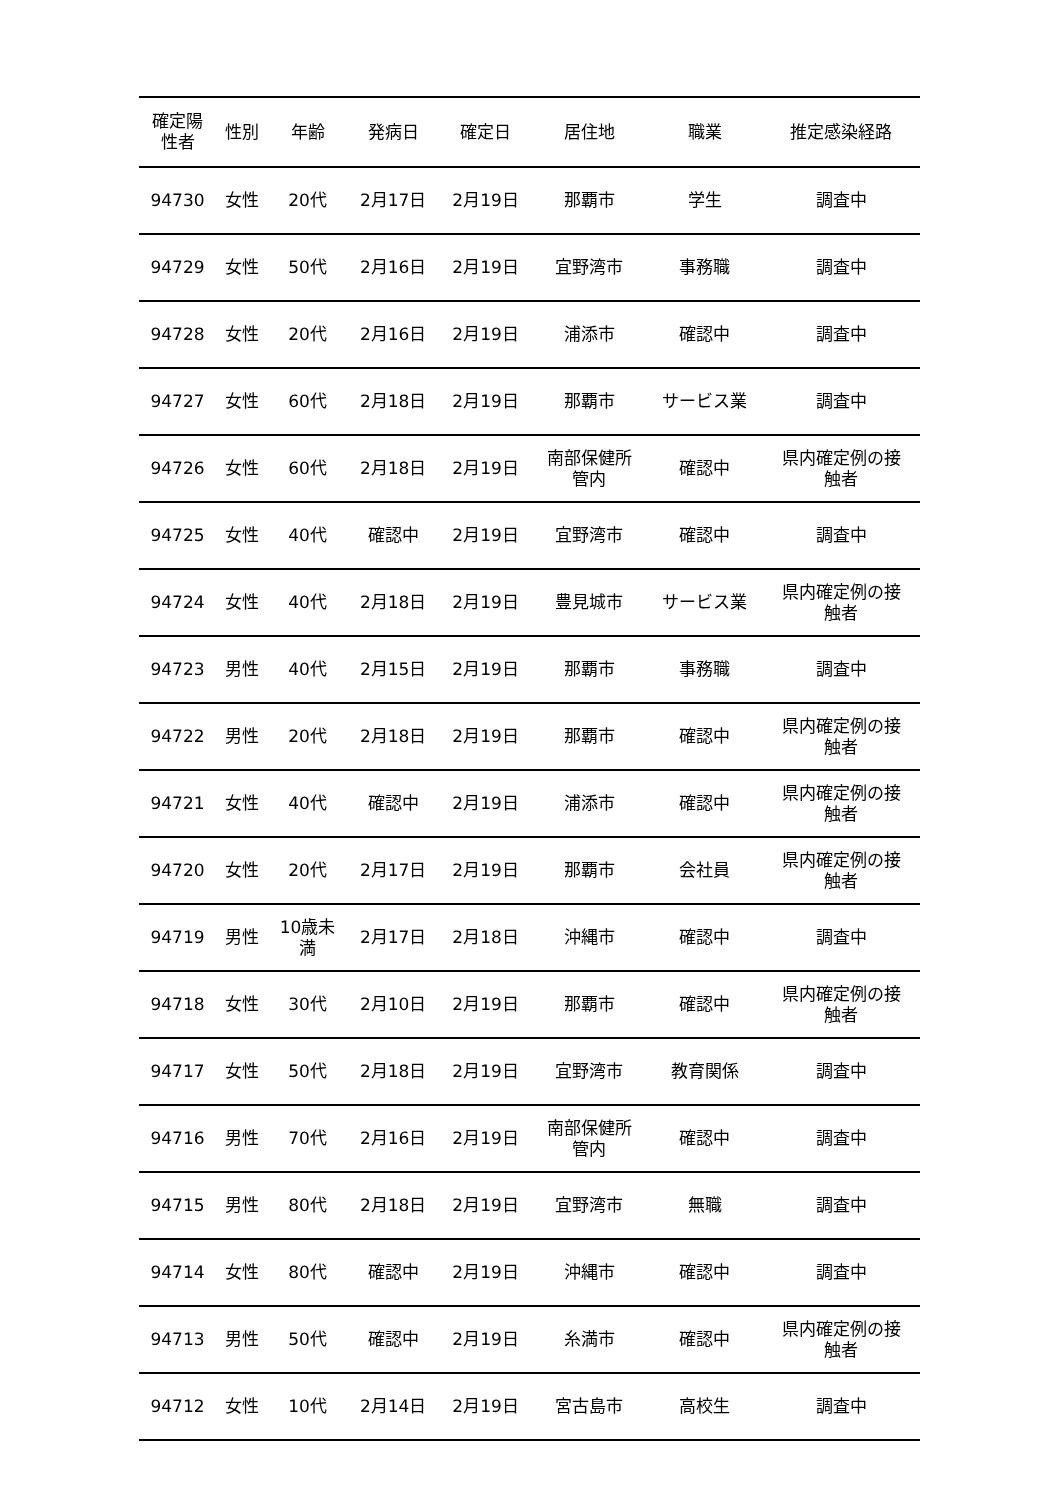| 確定陽 性者 | 性別 | 年齢 | 発病日 | 確定日 | 居住地 | 職業 | 推定感染経路 |
| --- | --- | --- | --- | --- | --- | --- | --- |
| 94730 | 女性 | 20代 | 2月17日 | 2月19日 | 那覇市 | 学生 | 調査中 |
| 94729 | 女性 | 50代 | 2月16日 | 2月19日 | 宜野湾市 | 事務職 | 調査中 |
| 94728 | 女性 | 20代 | 2月16日 | 2月19日 | 浦添市 | 確認中 | 調査中 |
| 94727 | 女性 | 60代 | 2月18日 | 2月19日 | 那覇市 | サービス業 | 調査中 |
| 94726 | 女性 | 60代 | 2月18日 | 2月19日 | 南部保健所 管内 | 確認中 | 県内確定例の接 触者 |
| 94725 | 女性 | 40代 | 確認中 | 2月19日 | 宜野湾市 | 確認中 | 調査中 |
| 94724 | 女性 | 40代 | 2月18日 | 2月19日 | 豊見城市 | サービス業 | 県内確定例の接 触者 |
| 94723 | 男性 | 40代 | 2月15日 | 2月19日 | 那覇市 | 事務職 | 調査中 |
| 94722 | 男性 | 20代 | 2月18日 | 2月19日 | 那覇市 | 確認中 | 県内確定例の接 触者 |
| 94721 | 女性 | 40代 | 確認中 | 2月19日 | 浦添市 | 確認中 | 県内確定例の接 触者 |
| 94720 | 女性 | 20代 | 2月17日 | 2月19日 | 那覇市 | 会社員 | 県内確定例の接 触者 |
| 94719 | 男性 | 10歳未 満 | 2月17日 | 2月18日 | 沖縄市 | 確認中 | 調査中 |
| 94718 | 女性 | 30代 | 2月10日 | 2月19日 | 那覇市 | 確認中 | 県内確定例の接 触者 |
| 94717 | 女性 | 50代 | 2月18日 | 2月19日 | 宜野湾市 | 教育関係 | 調査中 |
| 94716 | 男性 | 70代 | 2月16日 | 2月19日 | 南部保健所 管内 | 確認中 | 調査中 |
| 94715 | 男性 | 80代 | 2月18日 | 2月19日 | 宜野湾市 | 無職 | 調査中 |
| 94714 | 女性 | 80代 | 確認中 | 2月19日 | 沖縄市 | 確認中 | 調査中 |
| 94713 | 男性 | 50代 | 確認中 | 2月19日 | 糸満市 | 確認中 | 県内確定例の接 触者 |
| 94712 | 女性 | 10代 | 2月14日 | 2月19日 | 宮古島市 | 高校生 | 調査中 |